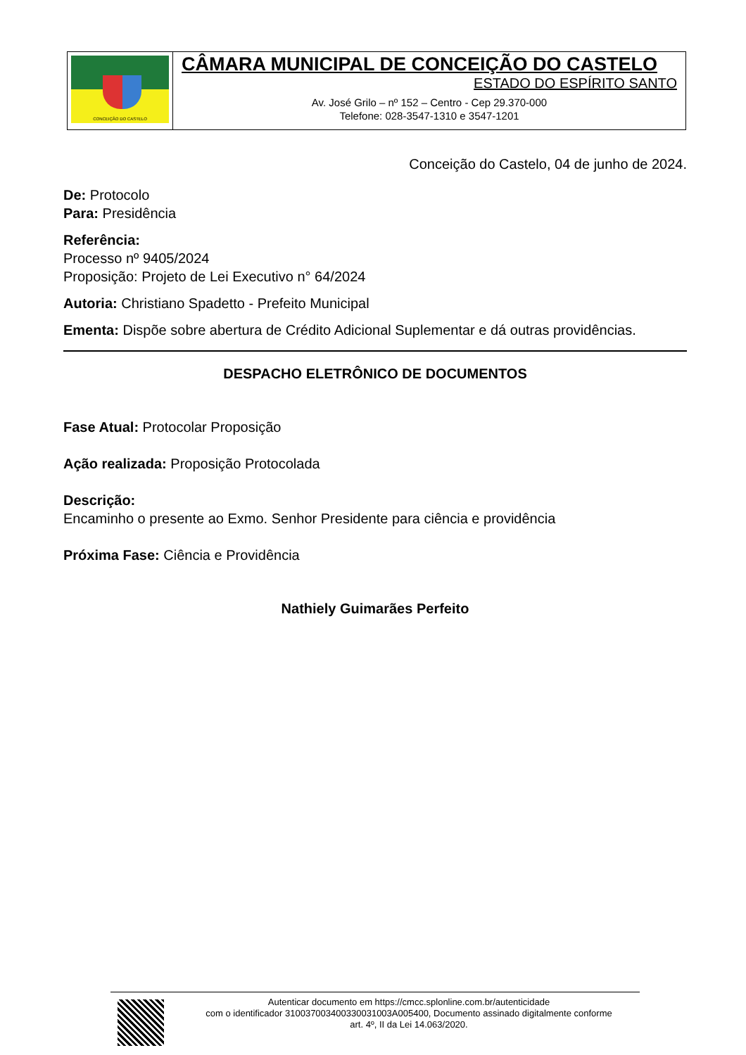CONCEIÇÃO DO CASTELO
CÂMARA MUNICIPAL DE CONCEIÇÃO DO CASTELO
ESTADO DO ESPÍRITO SANTO
Av. José Grilo – nº 152 – Centro - Cep 29.370-000
Telefone: 028-3547-1310 e 3547-1201
Conceição do Castelo, 04 de junho de 2024.
De: Protocolo
Para: Presidência
Referência:
Processo nº 9405/2024
Proposição: Projeto de Lei Executivo n° 64/2024
Autoria: Christiano Spadetto - Prefeito Municipal
Ementa: Dispõe sobre abertura de Crédito Adicional Suplementar e dá outras providências.
DESPACHO ELETRÔNICO DE DOCUMENTOS
Fase Atual: Protocolar Proposição
Ação realizada: Proposição Protocolada
Descrição:
Encaminho o presente ao Exmo. Senhor Presidente para ciência e providência
Próxima Fase: Ciência e Providência
Nathiely Guimarães Perfeito
Autenticar documento em https://cmcc.splonline.com.br/autenticidade
com o identificador 310037003400330031003A005400, Documento assinado digitalmente conforme
art. 4º, II da Lei 14.063/2020.